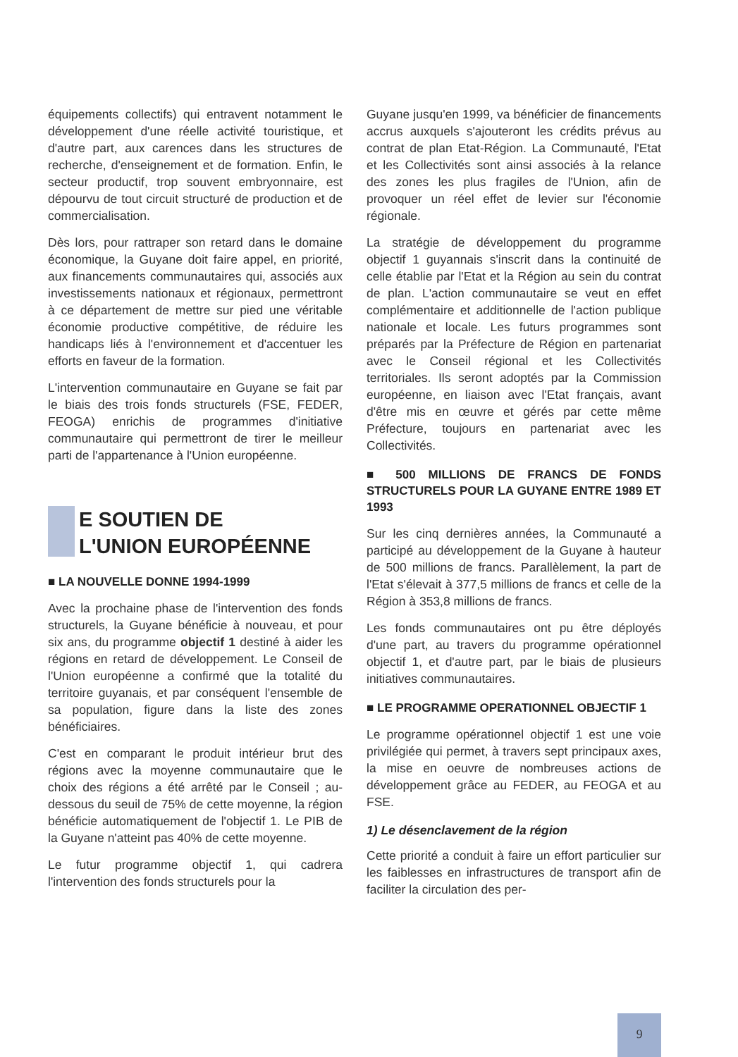équipements collectifs) qui entravent notamment le développement d'une réelle activité touristique, et d'autre part, aux carences dans les structures de recherche, d'enseignement et de formation. Enfin, le secteur productif, trop souvent embryonnaire, est dépourvu de tout circuit structuré de production et de commercialisation.
Dès lors, pour rattraper son retard dans le domaine économique, la Guyane doit faire appel, en priorité, aux financements communautaires qui, associés aux investissements nationaux et régionaux, permettront à ce département de mettre sur pied une véritable économie productive compétitive, de réduire les handicaps liés à l'environnement et d'accentuer les efforts en faveur de la formation.
L'intervention communautaire en Guyane se fait par le biais des trois fonds structurels (FSE, FEDER, FEOGA) enrichis de programmes d'initiative communautaire qui permettront de tirer le meilleur parti de l'appartenance à l'Union européenne.
E SOUTIEN DE
L'UNION EUROPÉENNE
■ LA NOUVELLE DONNE 1994-1999
Avec la prochaine phase de l'intervention des fonds structurels, la Guyane bénéficie à nouveau, et pour six ans, du programme objectif 1 destiné à aider les régions en retard de développement. Le Conseil de l'Union européenne a confirmé que la totalité du territoire guyanais, et par conséquent l'ensemble de sa population, figure dans la liste des zones bénéficiaires.
C'est en comparant le produit intérieur brut des régions avec la moyenne communautaire que le choix des régions a été arrêté par le Conseil ; au-dessous du seuil de 75% de cette moyenne, la région bénéficie automatiquement de l'objectif 1. Le PIB de la Guyane n'atteint pas 40% de cette moyenne.
Le futur programme objectif 1, qui cadrera l'intervention des fonds structurels pour la
Guyane jusqu'en 1999, va bénéficier de financements accrus auxquels s'ajouteront les crédits prévus au contrat de plan Etat-Région. La Communauté, l'Etat et les Collectivités sont ainsi associés à la relance des zones les plus fragiles de l'Union, afin de provoquer un réel effet de levier sur l'économie régionale.
La stratégie de développement du programme objectif 1 guyannais s'inscrit dans la continuité de celle établie par l'Etat et la Région au sein du contrat de plan. L'action communautaire se veut en effet complémentaire et additionnelle de l'action publique nationale et locale. Les futurs programmes sont préparés par la Préfecture de Région en partenariat avec le Conseil régional et les Collectivités territoriales. Ils seront adoptés par la Commission européenne, en liaison avec l'Etat français, avant d'être mis en œuvre et gérés par cette même Préfecture, toujours en partenariat avec les Collectivités.
■ 500 MILLIONS DE FRANCS DE FONDS STRUCTURELS POUR LA GUYANE ENTRE 1989 ET 1993
Sur les cinq dernières années, la Communauté a participé au développement de la Guyane à hauteur de 500 millions de francs. Parallèlement, la part de l'Etat s'élevait à 377,5 millions de francs et celle de la Région à 353,8 millions de francs.
Les fonds communautaires ont pu être déployés d'une part, au travers du programme opérationnel objectif 1, et d'autre part, par le biais de plusieurs initiatives communautaires.
■ LE PROGRAMME OPERATIONNEL OBJECTIF 1
Le programme opérationnel objectif 1 est une voie privilégiée qui permet, à travers sept principaux axes, la mise en oeuvre de nombreuses actions de développement grâce au FEDER, au FEOGA et au FSE.
1) Le désenclavement de la région
Cette priorité a conduit à faire un effort particulier sur les faiblesses en infrastructures de transport afin de faciliter la circulation des per-
9